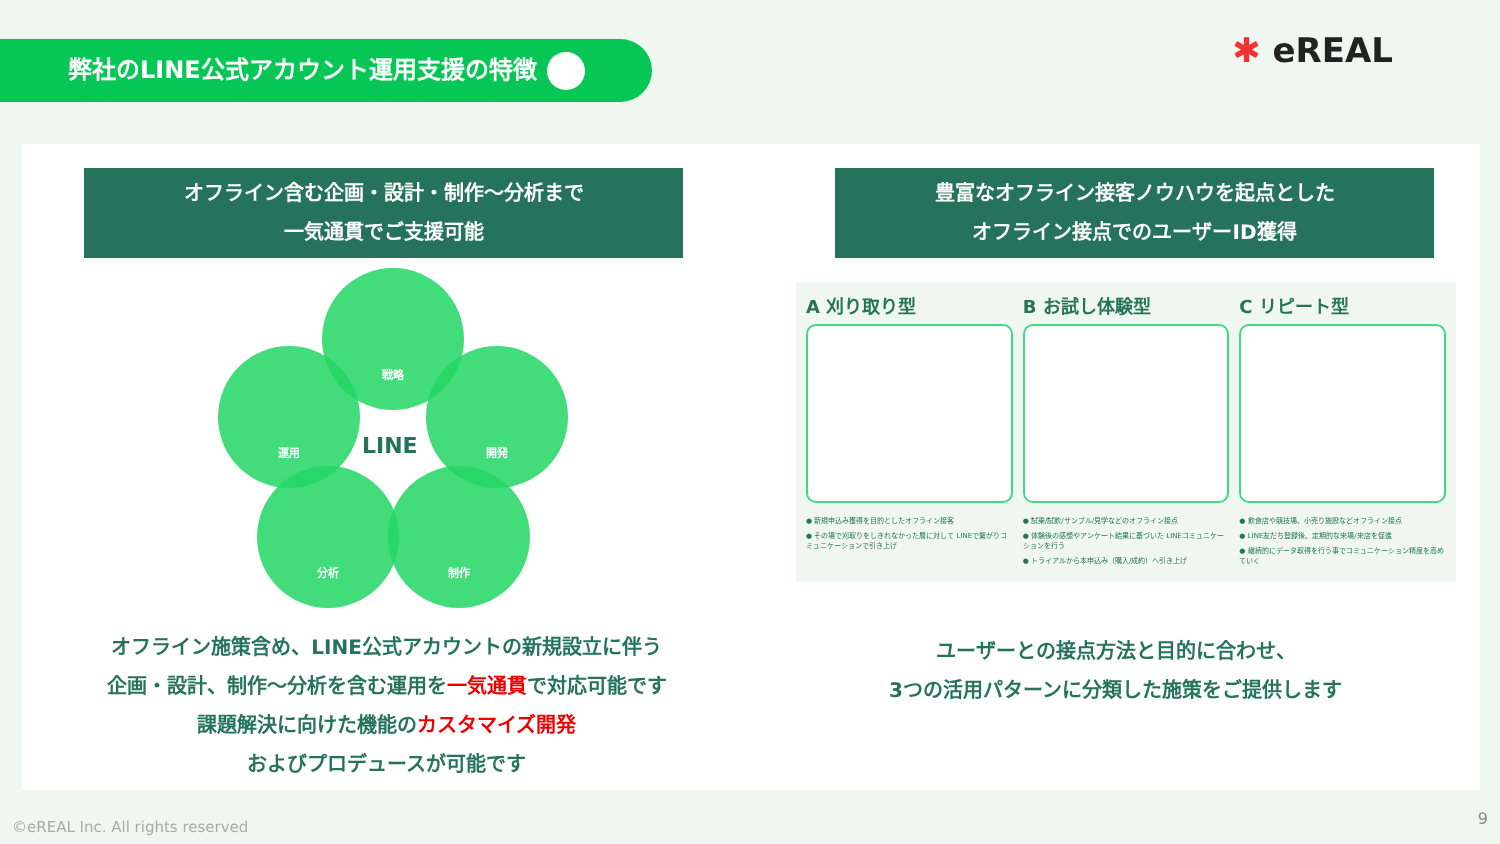弊社のLINE公式アカウント運用支援の特徴 ✱ eREAL
オフライン含む企画・設計・制作〜分析まで
一気通貫でご支援可能
戦略
運用 開発
分析 制作
LINE
オフライン施策含め、LINE公式アカウントの新規設立に伴う
企画・設計、制作〜分析を含む運用を一気通貫で対応可能です
課題解決に向けた機能のカスタマイズ開発
およびプロデュースが可能です
豊富なオフライン接客ノウハウを起点とした
オフライン接点でのユーザーID獲得
A 刈り取り型
● 新規申込み獲得を目的としたオフライン接客
● その場で刈取りをしきれなかった層に対して LINEで繋がりコミュニケーションで引き上げ
B お試し体験型
● 試乗/試飲/サンプル/見学などのオフライン接点
● 体験後の感想やアンケート結果に基づいた LINEコミュニケーションを行う
● トライアルから本申込み（購入/成約）へ引き上げ
C リピート型
● 飲食店や競技場、小売り施設などオフライン接点
● LINE友だち登録後、定期的な来場/来店を促進
● 継続的にデータ取得を行う事でコミュニケーション精度を高めていく
ユーザーとの接点方法と目的に合わせ、
3つの活用パターンに分類した施策をご提供します
©eREAL Inc. All rights reserved
9